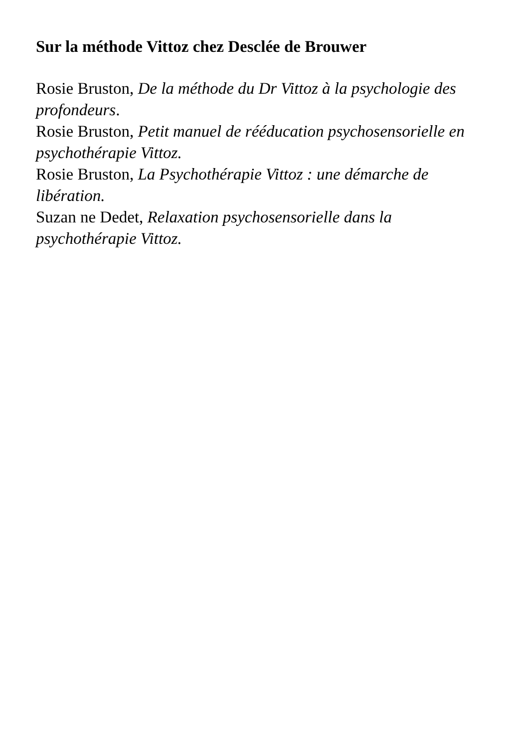Sur la méthode Vittoz chez Desclée de Brouwer
Rosie Bruston, De la méthode du Dr Vittoz à la psychologie des profondeurs.
Rosie Bruston, Petit manuel de rééducation psychosensorielle en psychothérapie Vittoz.
Rosie Bruston, La Psychothérapie Vittoz : une démarche de libération.
Suzan ne Dedet, Relaxation psychosensorielle dans la psychothérapie Vittoz.